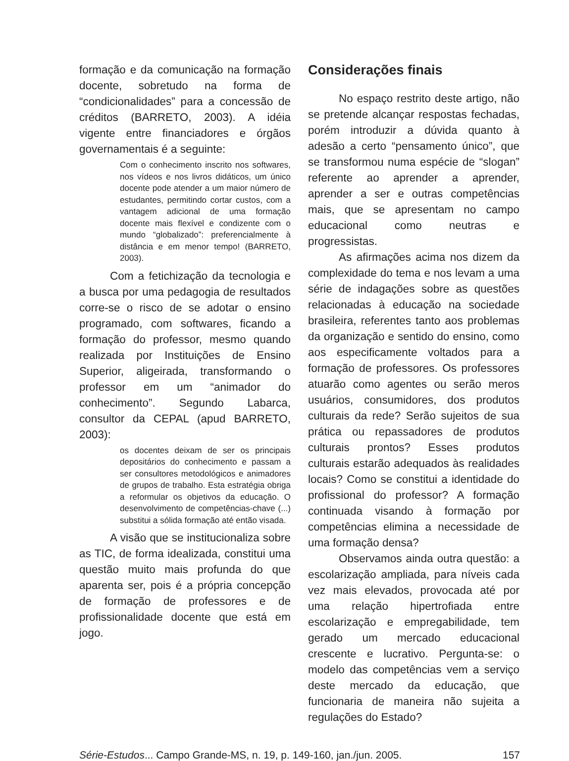formação e da comunicação na formação docente, sobretudo na forma de “condicionalidades” para a concessão de créditos (BARRETO, 2003). A idéia vigente entre financiadores e órgãos governamentais é a seguinte:
Com o conhecimento inscrito nos softwares, nos vídeos e nos livros didáticos, um único docente pode atender a um maior número de estudantes, permitindo cortar custos, com a vantagem adicional de uma formação docente mais flexível e condizente com o mundo “globalizado”: preferencialmente à distância e em menor tempo! (BARRETO, 2003).
Com a fetichização da tecnologia e a busca por uma pedagogia de resultados corre-se o risco de se adotar o ensino programado, com softwares, ficando a formação do professor, mesmo quando realizada por Instituições de Ensino Superior, aligeirada, transformando o professor em um “animador do conhecimento”. Segundo Labarca, consultor da CEPAL (apud BARRETO, 2003):
os docentes deixam de ser os principais depositários do conhecimento e passam a ser consultores metodológicos e animadores de grupos de trabalho. Esta estratégia obriga a reformular os objetivos da educação. O desenvolvimento de competências-chave (...) substitui a sólida formação até então visada.
A visão que se institucionaliza sobre as TIC, de forma idealizada, constitui uma questão muito mais profunda do que aparenta ser, pois é a própria concepção de formação de professores e de profissionalidade docente que está em jogo.
Considerações finais
No espaço restrito deste artigo, não se pretende alcançar respostas fechadas, porém introduzir a dúvida quanto à adesão a certo “pensamento único”, que se transformou numa espécie de “slogan” referente ao aprender a aprender, aprender a ser e outras competências mais, que se apresentam no campo educacional como neutras e progressistas.
As afirmações acima nos dizem da complexidade do tema e nos levam a uma série de indagações sobre as questões relacionadas à educação na sociedade brasileira, referentes tanto aos problemas da organização e sentido do ensino, como aos especificamente voltados para a formação de professores. Os professores atuarão como agentes ou serão meros usuários, consumidores, dos produtos culturais da rede? Serão sujeitos de sua prática ou repassadores de produtos culturais prontos? Esses produtos culturais estarão adequados às realidades locais? Como se constitui a identidade do profissional do professor? A formação continuada visando à formação por competências elimina a necessidade de uma formação densa?
Observamos ainda outra questão: a escolarização ampliada, para níveis cada vez mais elevados, provocada até por uma relação hipertrofiada entre escolarização e empregabilidade, tem gerado um mercado educacional crescente e lucrativo. Pergunta-se: o modelo das competências vem a serviço deste mercado da educação, que funcionaria de maneira não sujeita a regulações do Estado?
Série-Estudos... Campo Grande-MS, n. 19, p. 149-160, jan./jun. 2005. 157